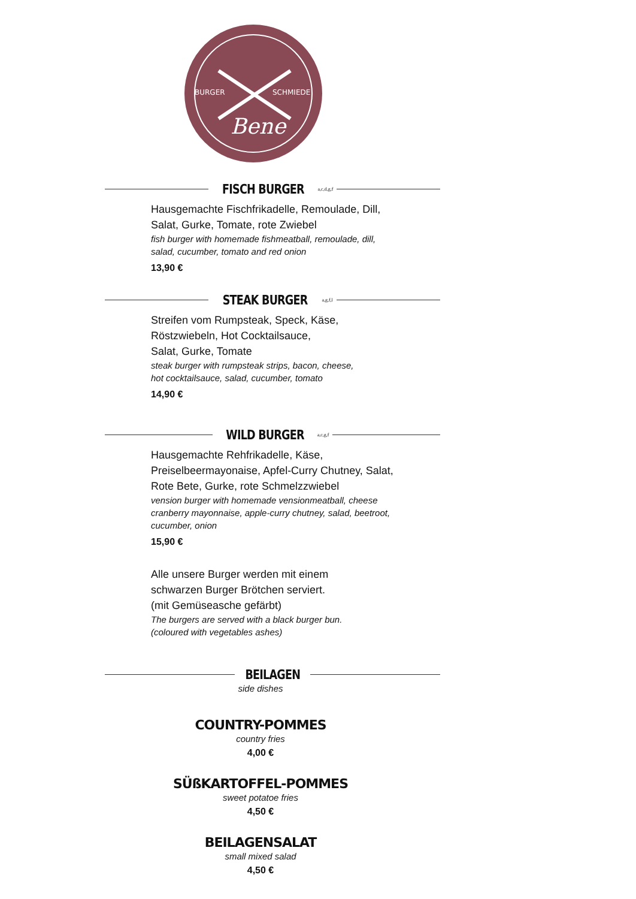BURGER
SCHMIEDE
Bene
FISCH BURGER
<sup>a,c,d,g,f</sup>
Hausgemachte Fischfrikadelle, Remoulade, Dill,
Salat, Gurke, Tomate, rote Zwiebel
fish burger with homemade fishmeatball, remoulade, dill,
salad, cucumber, tomato and red onion
13,90 €
STEAK BURGER
<sup>a,g,f,l</sup>
Streifen vom Rumpsteak, Speck, Käse,
Röstzwiebeln, Hot Cocktailsauce,
Salat, Gurke, Tomate
steak burger with rumpsteak strips, bacon, cheese,
hot cocktailsauce, salad, cucumber, tomato
14,90 €
WILD BURGER
<sup>a,c,g,f</sup>
Hausgemachte Rehfrikadelle, Käse,
Preiselbeermayonaise, Apfel-Curry Chutney, Salat,
Rote Bete, Gurke, rote Schmelzzwiebel
vension burger with homemade vensionmeatball, cheese
cranberry mayonnaise, apple-curry chutney, salad, beetroot,
cucumber, onion
15,90 €
Alle unsere Burger werden mit einem
schwarzen Burger Brötchen serviert.
(mit Gemüseasche gefärbt)
The burgers are served with a black burger bun.
(coloured with vegetables ashes)
BEILAGEN
side dishes
COUNTRY-POMMES
country fries
4,00 €
SÜßKARTOFFEL-POMMES
sweet potatoe fries
4,50 €
BEILAGENSALAT
small mixed salad
4,50 €